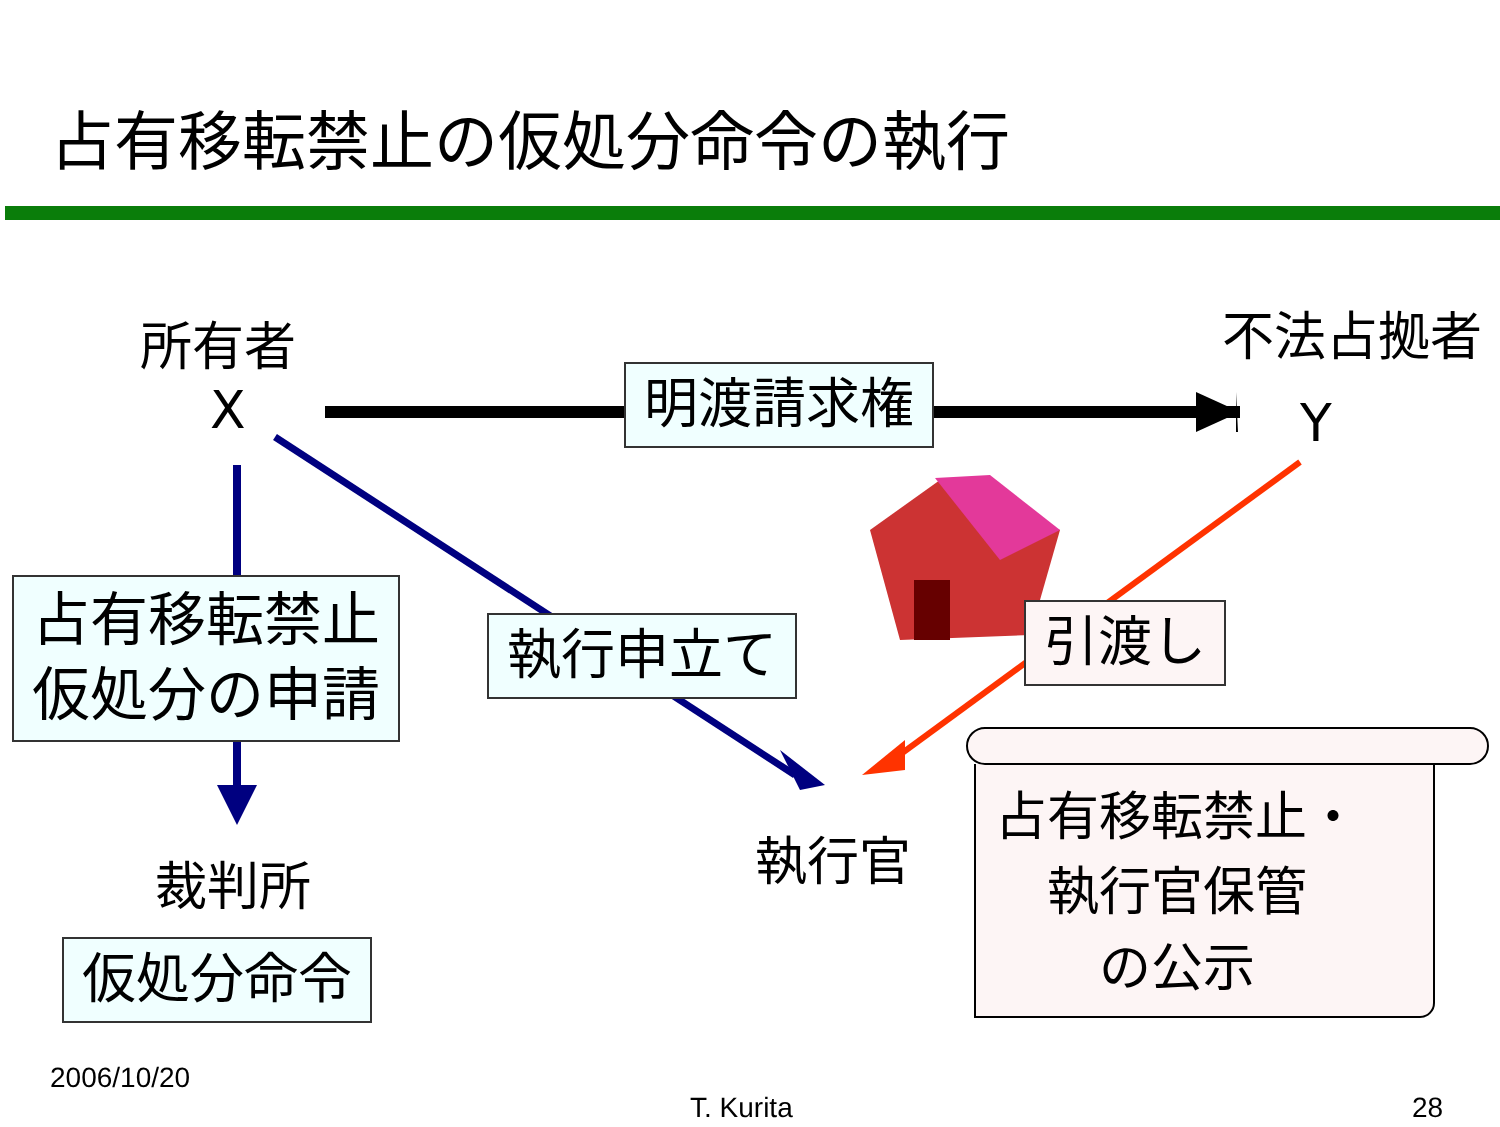占有移転禁止の仮処分命令の執行
所有者
X
不法占拠者
Y
明渡請求権
占有移転禁止
仮処分の申請
執行申立て 引渡し
裁判所 執行官
仮処分命令
占有移転禁止・
執行官保管
の公示
2006/10/20
T. Kurita 28